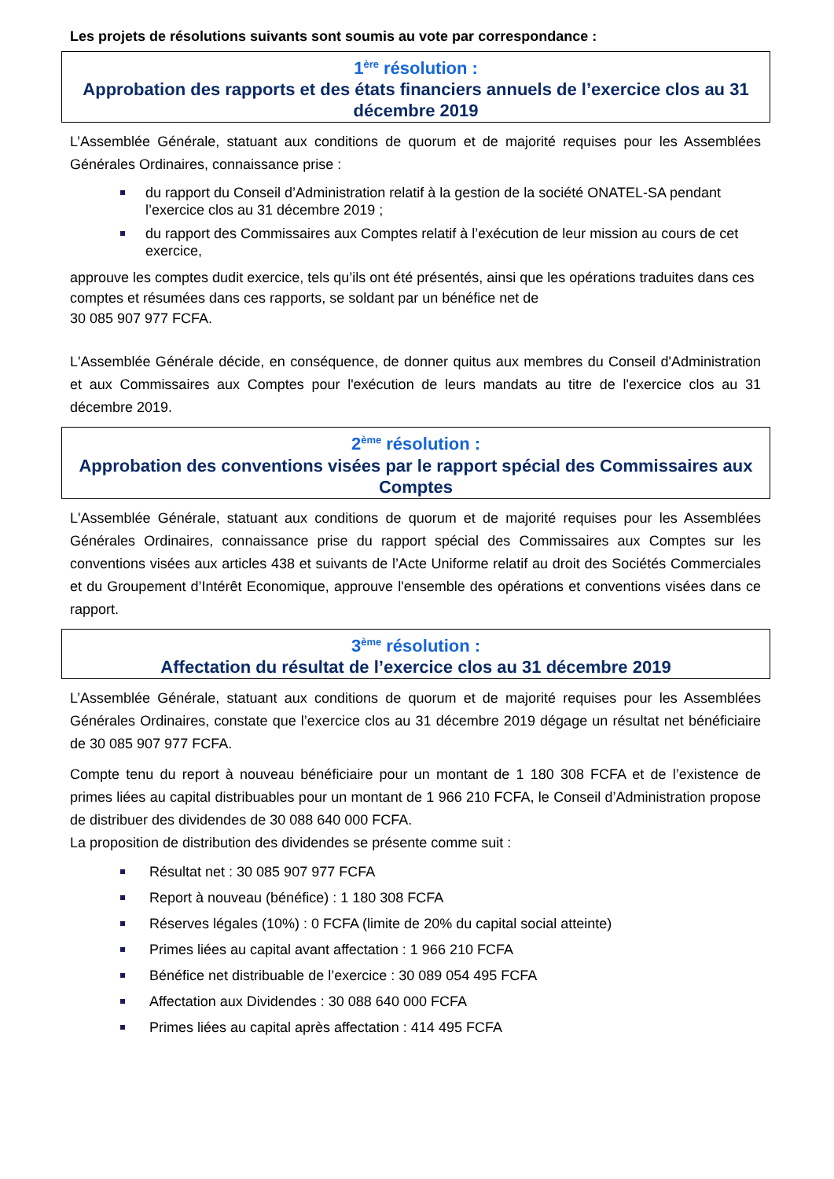Les projets de résolutions suivants sont soumis au vote par correspondance :
1<sup>ère</sup> résolution :
Approbation des rapports et des états financiers annuels de l’exercice clos au 31 décembre 2019
L’Assemblée Générale, statuant aux conditions de quorum et de majorité requises pour les Assemblées Générales Ordinaires, connaissance prise :
du rapport du Conseil d’Administration relatif à la gestion de la société ONATEL-SA pendant l’exercice clos au 31 décembre 2019 ;
du rapport des Commissaires aux Comptes relatif à l’exécution de leur mission au cours de cet exercice,
approuve les comptes dudit exercice, tels qu’ils ont été présentés, ainsi que les opérations traduites dans ces comptes et résumées dans ces rapports, se soldant par un bénéfice net de
30 085 907 977 FCFA.
L'Assemblée Générale décide, en conséquence, de donner quitus aux membres du Conseil d'Administration et aux Commissaires aux Comptes pour l'exécution de leurs mandats au titre de l'exercice clos au 31 décembre 2019.
2<sup>ème</sup> résolution :
Approbation des conventions visées par le rapport spécial des Commissaires aux Comptes
L'Assemblée Générale, statuant aux conditions de quorum et de majorité requises pour les Assemblées Générales Ordinaires, connaissance prise du rapport spécial des Commissaires aux Comptes sur les conventions visées aux articles 438 et suivants de l’Acte Uniforme relatif au droit des Sociétés Commerciales et du Groupement d’Intérêt Economique, approuve l'ensemble des opérations et conventions visées dans ce rapport.
3<sup>ème</sup> résolution :
Affectation du résultat de l’exercice clos au 31 décembre 2019
L’Assemblée Générale, statuant aux conditions de quorum et de majorité requises pour les Assemblées Générales Ordinaires, constate que l’exercice clos au 31 décembre 2019 dégage un résultat net bénéficiaire de 30 085 907 977 FCFA.
Compte tenu du report à nouveau bénéficiaire pour un montant de 1 180 308 FCFA et de l’existence de primes liées au capital distribuables pour un montant de 1 966 210 FCFA, le Conseil d’Administration propose de distribuer des dividendes de 30 088 640 000 FCFA.
La proposition de distribution des dividendes se présente comme suit :
Résultat net : 30 085 907 977 FCFA
Report à nouveau (bénéfice) : 1 180 308 FCFA
Réserves légales (10%) : 0 FCFA (limite de 20% du capital social atteinte)
Primes liées au capital avant affectation : 1 966 210 FCFA
Bénéfice net distribuable de l’exercice : 30 089 054 495 FCFA
Affectation aux Dividendes : 30 088 640 000 FCFA
Primes liées au capital après affectation : 414 495 FCFA